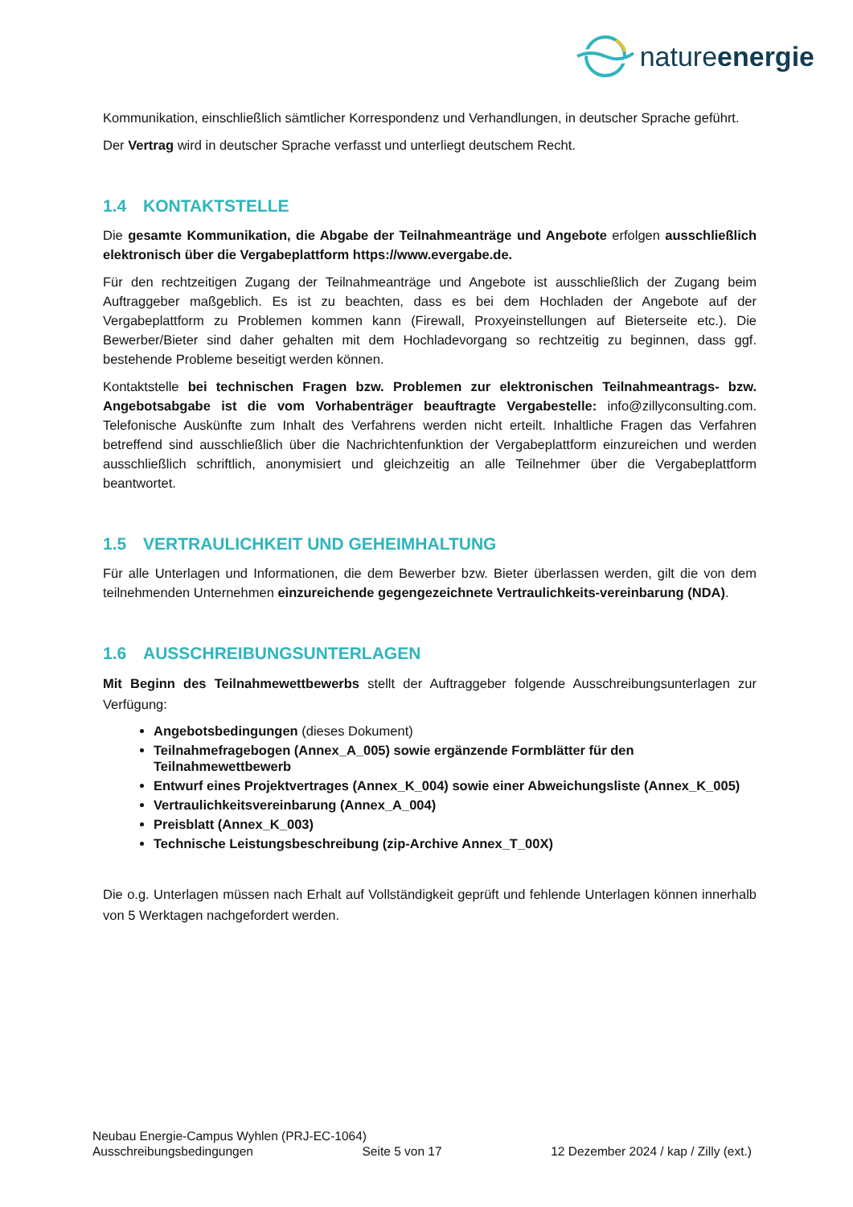natureenergie
Kommunikation, einschließlich sämtlicher Korrespondenz und Verhandlungen, in deutscher Sprache geführt.
Der Vertrag wird in deutscher Sprache verfasst und unterliegt deutschem Recht.
1.4 KONTAKTSTELLE
Die gesamte Kommunikation, die Abgabe der Teilnahmeanträge und Angebote erfolgen ausschließlich elektronisch über die Vergabeplattform https://www.evergabe.de.
Für den rechtzeitigen Zugang der Teilnahmeanträge und Angebote ist ausschließlich der Zugang beim Auftraggeber maßgeblich. Es ist zu beachten, dass es bei dem Hochladen der Angebote auf der Vergabeplattform zu Problemen kommen kann (Firewall, Proxyeinstellungen auf Bieterseite etc.). Die Bewerber/Bieter sind daher gehalten mit dem Hochladevorgang so rechtzeitig zu beginnen, dass ggf. bestehende Probleme beseitigt werden können.
Kontaktstelle bei technischen Fragen bzw. Problemen zur elektronischen Teilnahmeantrags- bzw. Angebotsabgabe ist die vom Vorhabenträger beauftragte Vergabestelle: info@zillyconsulting.com. Telefonische Auskünfte zum Inhalt des Verfahrens werden nicht erteilt. Inhaltliche Fragen das Verfahren betreffend sind ausschließlich über die Nachrichtenfunktion der Vergabeplattform einzureichen und werden ausschließlich schriftlich, anonymisiert und gleichzeitig an alle Teilnehmer über die Vergabeplattform beantwortet.
1.5 VERTRAULICHKEIT UND GEHEIMHALTUNG
Für alle Unterlagen und Informationen, die dem Bewerber bzw. Bieter überlassen werden, gilt die von dem teilnehmenden Unternehmen einzureichende gegengezeichnete Vertraulichkeits-vereinbarung (NDA).
1.6 AUSSCHREIBUNGSUNTERLAGEN
Mit Beginn des Teilnahmewettbewerbs stellt der Auftraggeber folgende Ausschreibungsunterlagen zur Verfügung:
Angebotsbedingungen (dieses Dokument)
Teilnahmefragebogen (Annex_A_005) sowie ergänzende Formblätter für den Teilnahmewettbewerb
Entwurf eines Projektvertrages (Annex_K_004) sowie einer Abweichungsliste (Annex_K_005)
Vertraulichkeitsvereinbarung (Annex_A_004)
Preisblatt (Annex_K_003)
Technische Leistungsbeschreibung (zip-Archive Annex_T_00X)
Die o.g. Unterlagen müssen nach Erhalt auf Vollständigkeit geprüft und fehlende Unterlagen können innerhalb von 5 Werktagen nachgefordert werden.
Neubau Energie-Campus Wyhlen (PRJ-EC-1064)
Ausschreibungsbedingungen Seite 5 von 17 12 Dezember 2024 / kap / Zilly (ext.)